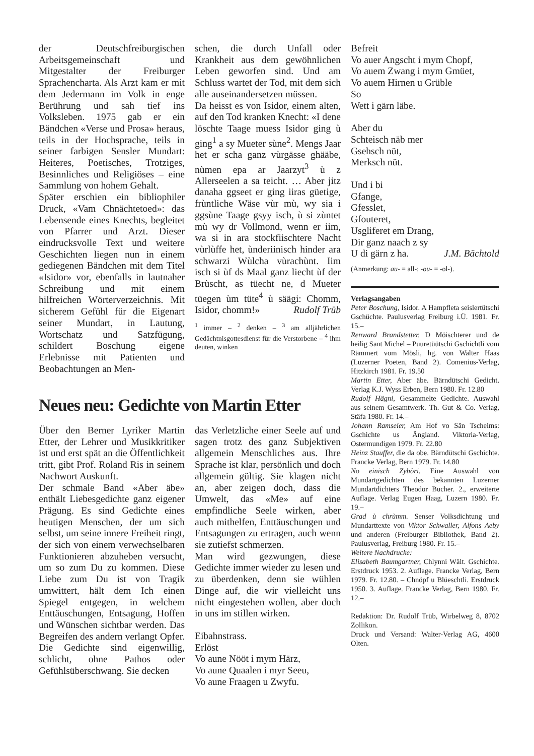der Deutschfreiburgischen Arbeitsgemeinschaft und Mitgestalter der Freiburger Sprachencharta. Als Arzt kam er mit dem Jedermann im Volk in enge Berührung und sah tief ins Volksleben. 1975 gab er ein Bändchen «Verse und Prosa» heraus, teils in der Hochsprache, teils in seiner farbigen Sensler Mundart: Heiteres, Poetisches, Trotziges, Besinnliches und Religiöses – eine Sammlung von hohem Gehalt.
Später erschien ein bibliophiler Druck, «Vam Chnächtetoed»: das Lebensende eines Knechts, begleitet von Pfarrer und Arzt. Dieser eindrucksvolle Text und weitere Geschichten liegen nun in einem gediegenen Bändchen mit dem Titel «Isidor» vor, ebenfalls in lautnaher Schreibung und mit einem hilfreichen Wörterverzeichnis. Mit sicherem Gefühl für die Eigenart seiner Mundart, in Lautung, Wortschatz und Satzfügung, schildert Boschung eigene Erlebnisse mit Patienten und Beobachtungen an Men-
schen, die durch Unfall oder Krankheit aus dem gewöhnlichen Leben geworfen sind. Und am Schluss wartet der Tod, mit dem sich alle auseinandersetzen müssen.
Da heisst es von Isidor, einem alten, auf den Tod kranken Knecht: «I dene löschte Taage muess Isidor ging ù ging<sup>1</sup> a sy Mueter sùne<sup>2</sup>. Mengs Jaar het er scha ganz vùrgässe ghääbe, nùmen epa ar Jaarzyt<sup>3</sup> ù z Allerseelen a sa teicht. … Aber jitz danaha ggseet er ging iiras güetige, frùntliche Wäse vùr mù, wy sia i ggsùne Taage gsyy isch, ù si zùntet mù wy dr Vollmond, wenn er iim, wa si in ara stockfiischtere Nacht vùrlùffe het, ùnderiinisch hinder ara schwarzi Wùlcha vùrachùnt. Iim isch si ùf ds Maal ganz liecht ùf der Brùscht, as tüecht ne, d Mueter tüegen ùm tüte<sup>4</sup> ù säägi: Chomm, Isidor, chomm!» Rudolf Trüb
<sup>1</sup> immer – <sup>2</sup> denken – <sup>3</sup> am alljährlichen Gedächtnisgottesdienst für die Verstorbene – <sup>4</sup> ihm deuten, winken
Befreit
Vo auer Angscht i mym Chopf,
Vo auem Zwang i mym Gmüet,
Vo auem Hirnen u Grüble
So
Wett i gärn läbe.
Aber du
Schteisch näb mer
Gsehsch nüt,
Merksch nüt.
Und i bi
Gfange,
Gfesslet,
Gfouteret,
Usgliferet em Drang,
Dir ganz naach z sy
U di gärn z ha. J.M. Bächtold
(Anmerkung: au- = all-; -ou- = -ol-).
Verlagsangaben
Peter Boschung, Isidor. A Hampfleta seislertütschi Gschüchte. Paulusverlag Freiburg i.Ü. 1981. Fr. 15.–
Renward Brandstetter, D Möischterer und de heilig Sant Michel – Puuretüütschi Gschichtli vom Rämmert vom Mösli, hg. von Walter Haas (Luzerner Poeten, Band 2). Comenius-Verlag, Hitzkirch 1981. Fr. 19.50
Martin Etter, Aber äbe. Bärndütschi Gedicht. Verlag K.J. Wyss Erben, Bern 1980. Fr. 12.80
Rudolf Hägni, Gesammelte Gedichte. Auswahl aus seinem Gesamtwerk. Th. Gut & Co. Verlag, Stäfa 1980. Fr. 14.–
Johann Ramseier, Am Hof vo Sän Tscheims: Gschichte us Ängland. Viktoria-Verlag, Ostermundigen 1979. Fr. 22.80
Heinz Stauffer, die da obe. Bärndütschi Gschichte. Francke Verlag, Bern 1979. Fr. 14.80
No einisch Zybòri. Eine Auswahl von Mundartgedichten des bekannten Luzerner Mundartdichters Theodor Bucher. 2., erweiterte Auflage. Verlag Eugen Haag, Luzern 1980. Fr. 19.–
Grad ù chrùmm. Senser Volksdichtung und Mundarttexte von Viktor Schwaller, Alfons Aeby und anderen (Freiburger Bibliothek, Band 2). Paulusverlag, Freiburg 1980. Fr. 15.–
Weitere Nachdrucke:
Elisabeth Baumgartner, Chlynni Wält. Gschichte. Erstdruck 1953. 2. Auflage. Francke Verlag, Bern 1979. Fr. 12.80. – Chnöpf u Blüeschtli. Erstdruck 1950. 3. Auflage. Francke Verlag, Bern 1980. Fr. 12.–
Redaktion: Dr. Rudolf Trüb, Wirbelweg 8, 8702 Zollikon.
Druck und Versand: Walter-Verlag AG, 4600 Olten.
Neues neu: Gedichte von Martin Etter
Über den Berner Lyriker Martin Etter, der Lehrer und Musikkritiker ist und erst spät an die Öffentlichkeit tritt, gibt Prof. Roland Ris in seinem Nachwort Auskunft.
Der schmale Band «Aber äbe» enthält Liebesgedichte ganz eigener Prägung. Es sind Gedichte eines heutigen Menschen, der um sich selbst, um seine innere Freiheit ringt, der sich von einem verwechselbaren Funktionieren abzuheben versucht, um so zum Du zu kommen. Diese Liebe zum Du ist von Tragik umwittert, hält dem Ich einen Spiegel entgegen, in welchem Enttäuschungen, Entsagung, Hoffen und Wünschen sichtbar werden. Das Begreifen des andern verlangt Opfer. Die Gedichte sind eigenwillig, schlicht, ohne Pathos oder Gefühlsüberschwang. Sie decken
das Verletzliche einer Seele auf und sagen trotz des ganz Subjektiven allgemein Menschliches aus. Ihre Sprache ist klar, persönlich und doch allgemein gültig. Sie klagen nicht an, aber zeigen doch, dass die Umwelt, das «Me» auf eine empfindliche Seele wirken, aber auch mithelfen, Enttäuschungen und Entsagungen zu ertragen, auch wenn sie zutiefst schmerzen.
Man wird gezwungen, diese Gedichte immer wieder zu lesen und zu überdenken, denn sie wühlen Dinge auf, die wir vielleicht uns nicht eingestehen wollen, aber doch in uns im stillen wirken.
Eibahnstrass.
Erlöst
Vo aune Nööt i mym Härz,
Vo aune Quaalen i myr Seeu,
Vo aune Fraagen u Zwyfu.